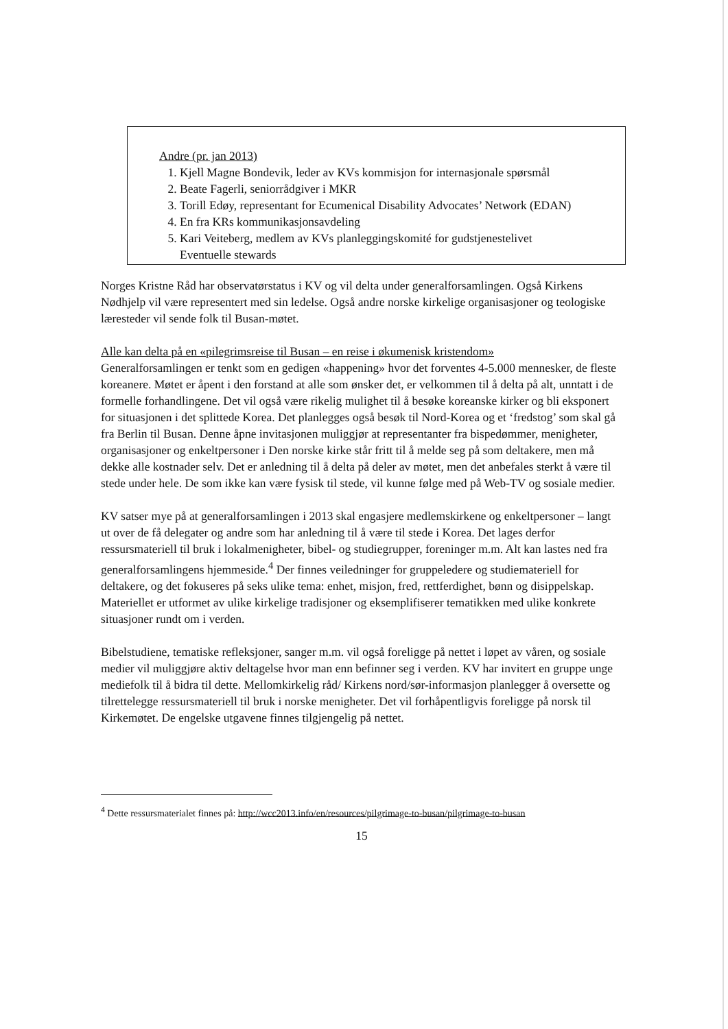Andre (pr. jan 2013)
1. Kjell Magne Bondevik, leder av KVs kommisjon for internasjonale spørsmål
2. Beate Fagerli, seniorrådgiver i MKR
3. Torill Edøy, representant for Ecumenical Disability Advocates’ Network (EDAN)
4. En fra KRs kommunikasjonsavdeling
5. Kari Veiteberg, medlem av KVs planleggingskomité for gudstjenestelivet
Eventuelle stewards
Norges Kristne Råd har observatørstatus i KV og vil delta under generalforsamlingen. Også Kirkens Nødhjelp vil være representert med sin ledelse. Også andre norske kirkelige organisasjoner og teologiske læresteder vil sende folk til Busan-møtet.
Alle kan delta på en «pilegrimsreise til Busan – en reise i økumenisk kristendom»
Generalforsamlingen er tenkt som en gedigen «happening» hvor det forventes 4-5.000 mennesker, de fleste koreanere. Møtet er åpent i den forstand at alle som ønsker det, er velkommen til å delta på alt, unntatt i de formelle forhandlingene. Det vil også være rikelig mulighet til å besøke koreanske kirker og bli eksponert for situasjonen i det splittede Korea. Det planlegges også besøk til Nord-Korea og et ‘fredstog’ som skal gå fra Berlin til Busan. Denne åpne invitasjonen muliggjør at representanter fra bispedømmer, menigheter, organisasjoner og enkeltpersoner i Den norske kirke står fritt til å melde seg på som deltakere, men må dekke alle kostnader selv. Det er anledning til å delta på deler av møtet, men det anbefales sterkt å være til stede under hele. De som ikke kan være fysisk til stede, vil kunne følge med på Web-TV og sosiale medier.
KV satser mye på at generalforsamlingen i 2013 skal engasjere medlemskirkene og enkeltpersoner – langt ut over de få delegater og andre som har anledning til å være til stede i Korea. Det lages derfor ressursmateriell til bruk i lokalmenigheter, bibel- og studiegrupper, foreninger m.m. Alt kan lastes ned fra generalforsamlingens hjemmeside.<sup>4</sup> Der finnes veiledninger for gruppeledere og studiemateriell for deltakere, og det fokuseres på seks ulike tema: enhet, misjon, fred, rettferdighet, bønn og disippelskap. Materiellet er utformet av ulike kirkelige tradisjoner og eksemplifiserer tematikken med ulike konkrete situasjoner rundt om i verden.
Bibelstudiene, tematiske refleksjoner, sanger m.m. vil også foreligge på nettet i løpet av våren, og sosiale medier vil muliggjøre aktiv deltagelse hvor man enn befinner seg i verden. KV har invitert en gruppe unge mediefolk til å bidra til dette. Mellomkirkelig råd/ Kirkens nord/sør-informasjon planlegger å oversette og tilrettelegge ressursmateriell til bruk i norske menigheter. Det vil forhåpentligvis foreligge på norsk til Kirkemøtet. De engelske utgavene finnes tilgjengelig på nettet.
<sup>4</sup> Dette ressursmaterialet finnes på: http://wcc2013.info/en/resources/pilgrimage-to-busan/pilgrimage-to-busan
15